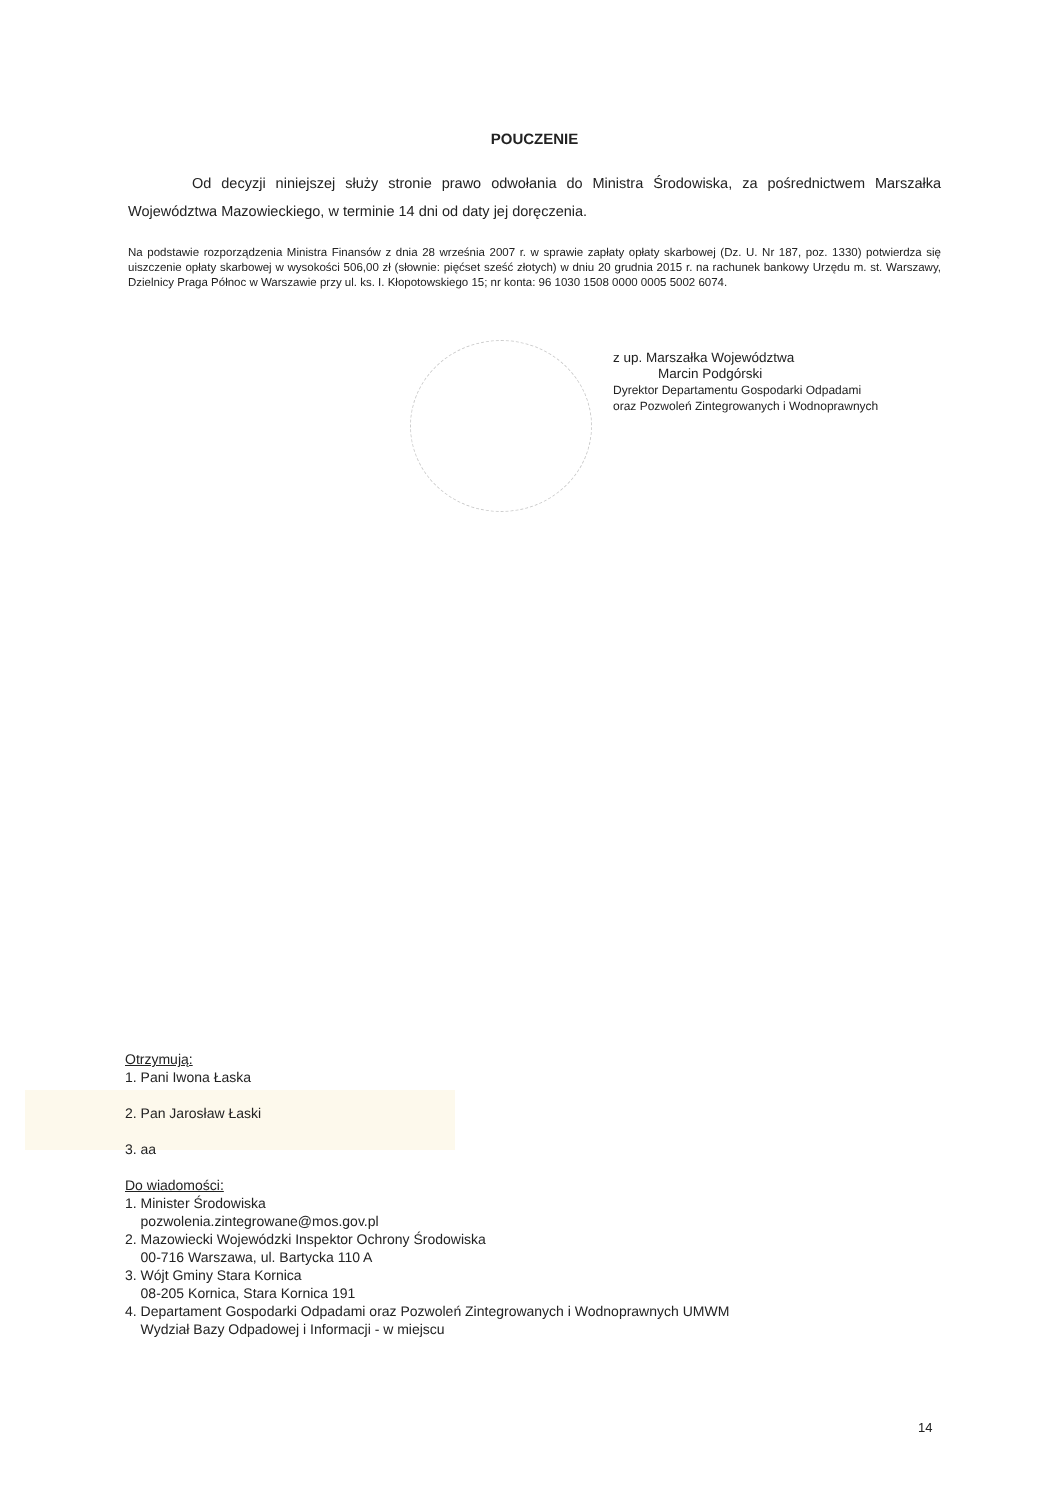POUCZENIE
Od decyzji niniejszej służy stronie prawo odwołania do Ministra Środowiska, za pośrednictwem Marszałka Województwa Mazowieckiego, w terminie 14 dni od daty jej doręczenia.
Na podstawie rozporządzenia Ministra Finansów z dnia 28 września 2007 r. w sprawie zapłaty opłaty skarbowej (Dz. U. Nr 187, poz. 1330) potwierdza się uiszczenie opłaty skarbowej w wysokości 506,00 zł (słownie: pięćset sześć złotych) w dniu 20 grudnia 2015 r. na rachunek bankowy Urzędu m. st. Warszawy, Dzielnicy Praga Północ w Warszawie przy ul. ks. I. Kłopotowskiego 15; nr konta: 96 1030 1508 0000 0005 5002 6074.
z up. Marszałka Województwa
Marcin Podgórski
Dyrektor Departamentu Gospodarki Odpadami
oraz Pozwoleń Zintegrowanych i Wodnoprawnych
Otrzymują:
1. Pani Iwona Łaska
2. Pan Jarosław Łaski
3. aa
Do wiadomości:
1. Minister Środowiska
pozwolenia.zintegrowane@mos.gov.pl
2. Mazowiecki Wojewódzki Inspektor Ochrony Środowiska
00-716 Warszawa, ul. Bartycka 110 A
3. Wójt Gminy Stara Kornica
08-205 Kornica, Stara Kornica 191
4. Departament Gospodarki Odpadami oraz Pozwoleń Zintegrowanych i Wodnoprawnych UMWM
Wydział Bazy Odpadowej i Informacji - w miejscu
14